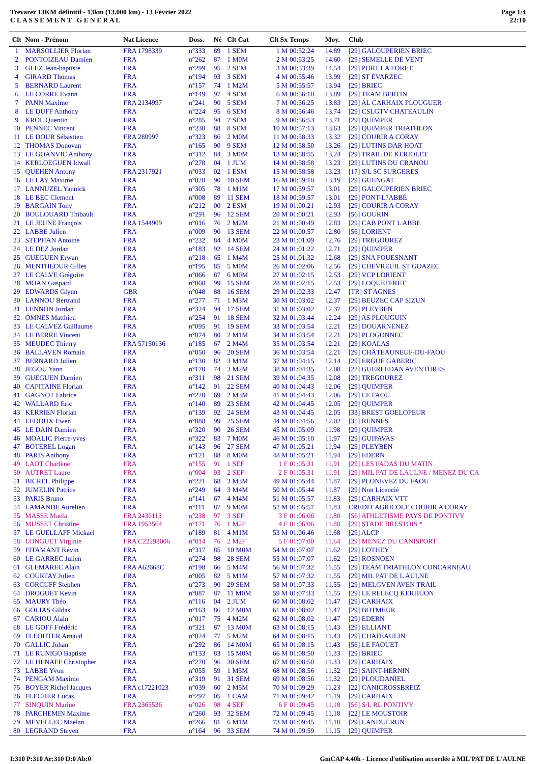Trevarez 13KM définitif - 13km (13.000 km) - 13 Février 2022
C L A S S E M E N T G E N E R A L
Page 1/4
22:10
| Clt | Nom - Prénom | Nat Licence | Doss. | Né | Clt Cat | Clt Sx | Temps | Moy. | Club |
| --- | --- | --- | --- | --- | --- | --- | --- | --- | --- |
| 1 | MARSOLLIER Florian | FRA 1798339 | n°333 | 89 | 1 SEM | 1 M | 00:52:24 | 14.89 | [29] GALOUPERIEN BRIEC |
| 2 | PONTOIZEAU Damien | FRA | n°262 | 87 | 1 M0M | 2 M | 00:53:25 | 14.60 | [29] SEMELLE DE VENT |
| 3 | GLEZ Jean-baptiste | FRA | n°299 | 95 | 2 SEM | 3 M | 00:53:39 | 14.54 | [29] PORT LA FORET |
| 4 | GIRARD Thomas | FRA | n°194 | 93 | 3 SEM | 4 M | 00:55:46 | 13.99 | [29] ST EVARZEC |
| 5 | BERNARD Laurent | FRA | n°157 | 74 | 1 M2M | 5 M | 00:55:57 | 13.94 | [29] BRIEC |
| 6 | LE CORRE Evann | FRA | n°149 | 97 | 4 SEM | 6 M | 00:56:10 | 13.89 | [29] TEAM BERTIN |
| 7 | PANN Maxime | FRA 2134997 | n°241 | 90 | 5 SEM | 7 M | 00:56:25 | 13.83 | [29] AL CARHAIX PLOUGUER |
| 8 | LE DUFF Anthony | FRA | n°224 | 95 | 6 SEM | 8 M | 00:56:46 | 13.74 | [29] CSLGTV CHATEAULIN |
| 9 | KROL Quentin | FRA | n°285 | 94 | 7 SEM | 9 M | 00:56:53 | 13.71 | [29] QUIMPER |
| 10 | PENNEC Vincent | FRA | n°230 | 88 | 8 SEM | 10 M | 00:57:13 | 13.63 | [29] QUIMPER TRIATHLON |
| 11 | LE DOUR Sébastien | FRA 280997 | n°323 | 86 | 2 M0M | 11 M | 00:58:33 | 13.32 | [29] COURIR A CORAY |
| 12 | THOMAS Donovan | FRA | n°165 | 90 | 9 SEM | 12 M | 00:58:50 | 13.26 | [29] LUTINS DAR HOAT |
| 13 | LE GOANVIC Anthony | FRA | n°312 | 84 | 3 M0M | 13 M | 00:58:55 | 13.24 | [29] TRAIL DE KERIOLET |
| 14 | KERLOEGUEN Idwall | FRA | n°278 | 04 | 1 JUM | 14 M | 00:58:58 | 13.23 | [29] LUTINS DU CRANOU |
| 15 | QUEHEN Antony | FRA 2317921 | n°033 | 02 | 1 ESM | 15 M | 00:58:58 | 13.23 | [17] S/L SC SURGERES |
| 16 | LE LAY Maxime | FRA | n°028 | 90 | 10 SEM | 16 M | 00:59:10 | 13.19 | [29] GUENGAT |
| 17 | LANNUZEL Yannick | FRA | n°305 | 78 | 1 M1M | 17 M | 00:59:57 | 13.01 | [29] GALOUPERIEN BRIEC |
| 18 | LE BEC Clement | FRA | n°008 | 89 | 11 SEM | 18 M | 00:59:57 | 13.01 | [29] PONT-L?ABBÉ |
| 19 | BARGAIN Tony | FRA | n°212 | 00 | 2 ESM | 19 M | 01:00:21 | 12.93 | [29] COURIR A CORAY |
| 20 | BOULOUARD Thibault | FRA | n°291 | 96 | 12 SEM | 20 M | 01:00:21 | 12.93 | [56] GOURIN |
| 21 | LE JEUNE François | FRA 1544909 | n°016 | 76 | 2 M2M | 21 M | 01:00:49 | 12.83 | [29] CAB PONT L ABBE |
| 22 | LABBE Julien | FRA | n°009 | 90 | 13 SEM | 22 M | 01:00:57 | 12.80 | [56] LORIENT |
| 23 | STEPHAN Antoine | FRA | n°232 | 84 | 4 M0M | 23 M | 01:01:09 | 12.76 | [29] TREGOUREZ |
| 24 | LE DEZ Jordan | FRA | n°183 | 92 | 14 SEM | 24 M | 01:01:22 | 12.71 | [29] QUIMPER |
| 25 | GUEGUEN Erwan | FRA | n°218 | 65 | 1 M4M | 25 M | 01:01:32 | 12.68 | [29] SNA FOUESNANT |
| 26 | MENTHEOUR Gilles | FRA | n°195 | 85 | 5 M0M | 26 M | 01:02:06 | 12.56 | [29] CHEVREUIL ST GOAZEC |
| 27 | LE CALVE Grégoire | FRA | n°066 | 87 | 6 M0M | 27 M | 01:02:15 | 12.53 | [29] VCP LORIENT |
| 28 | MOAN Gaspard | FRA | n°060 | 99 | 15 SEM | 28 M | 01:02:15 | 12.53 | [29] LOQUEFFRET |
| 29 | EDWARDS Glynn | GBR | n°048 | 88 | 16 SEM | 29 M | 01:02:33 | 12.47 | [TR] ST AGNES |
| 30 | LANNOU Bertrand | FRA | n°277 | 71 | 1 M3M | 30 M | 01:03:02 | 12.37 | [29] BEUZEC CAP SIZUN |
| 31 | LENNON Jordan | FRA | n°324 | 94 | 17 SEM | 31 M | 01:03:02 | 12.37 | [29] PLEYBEN |
| 32 | OMNES Matthieu | FRA | n°254 | 91 | 18 SEM | 32 M | 01:03:44 | 12.24 | [29] AS PLOUGUIN |
| 33 | LE CALVEZ Guillaume | FRA | n°095 | 91 | 19 SEM | 33 M | 01:03:54 | 12.21 | [29] DOUARNENEZ |
| 34 | LE BERRE Vincent | FRA | n°074 | 80 | 2 M1M | 34 M | 01:03:54 | 12.21 | [29] PLOGONNEC |
| 35 | MEUDEC Thierry | FRA 57150136 | n°185 | 67 | 2 M4M | 35 M | 01:03:54 | 12.21 | [29] KOALAS |
| 36 | BALLAVEN Romain | FRA | n°050 | 96 | 20 SEM | 36 M | 01:03:54 | 12.21 | [29] CHÂTEAUNEUF-DU-FAOU |
| 37 | BERNARD Julien | FRA | n°130 | 82 | 3 M1M | 37 M | 01:04:15 | 12.14 | [29] ERGUE GABERIC |
| 38 | JEGOU Yann | FRA | n°170 | 74 | 3 M2M | 38 M | 01:04:35 | 12.08 | [22] GUERLEDAN AVENTURES |
| 39 | GUEGUEN Damien | FRA | n°311 | 98 | 21 SEM | 39 M | 01:04:35 | 12.08 | [29] TREGOUREZ |
| 40 | CAPITAINE Florian | FRA | n°142 | 91 | 22 SEM | 40 M | 01:04:43 | 12.06 | [29] QUIMPER |
| 41 | GAGNOT Fabrice | FRA | n°220 | 69 | 2 M3M | 41 M | 01:04:43 | 12.06 | [29] LE FAOU |
| 42 | WALLARD Eric | FRA | n°140 | 89 | 23 SEM | 42 M | 01:04:45 | 12.05 | [29] QUIMPER |
| 43 | KERRIEN Florian | FRA | n°139 | 92 | 24 SEM | 43 M | 01:04:45 | 12.05 | [33] BREST GOELOPEUR |
| 44 | LEDOUX Ewen | FRA | n°088 | 99 | 25 SEM | 44 M | 01:04:56 | 12.02 | [35] RENNES |
| 45 | LE DAIN Damien | FRA | n°320 | 90 | 26 SEM | 45 M | 01:05:09 | 11.98 | [29] QUIMPER |
| 46 | MOALIC Pierre-yves | FRA | n°322 | 83 | 7 M0M | 46 M | 01:05:10 | 11.97 | [29] GUIPAVAS |
| 47 | BOTEREL Logan | FRA | n°143 | 96 | 27 SEM | 47 M | 01:05:21 | 11.94 | [29] PLEYBEN |
| 48 | PARIS Anthony | FRA | n°121 | 88 | 8 M0M | 48 M | 01:05:21 | 11.94 | [29] EDERN |
| 49 | LAOT Charlène | FRA | n°155 | 91 | 1 SEF | 1 F | 01:05:31 | 11.91 | [29] LES FADAS DU MATIN |
| 50 | AUTRET Laure | FRA | n°004 | 93 | 2 SEF | 2 F | 01:05:31 | 11.91 | [29] MIL PAT DE LAULNE / MENEZ DU CA |
| 51 | BICREL Philippe | FRA | n°221 | 68 | 3 M3M | 49 M | 01:05:44 | 11.87 | [29] PLONEVEZ DU FAOU |
| 52 | JUMELIN Patrice | FRA | n°249 | 64 | 3 M4M | 50 M | 01:05:44 | 11.87 | [29] Non Licencié |
| 53 | PARIS Bruno | FRA | n°141 | 67 | 4 M4M | 51 M | 01:05:57 | 11.83 | [29] CARHAIX VTT |
| 54 | LAMANDE Aurelien | FRA | n°111 | 87 | 9 M0M | 52 M | 01:05:57 | 11.83 | CREDIT AGRICOLE COURIR A CORAY |
| 55 | MASSE Maëla | FRA 2430113 | n°238 | 97 | 3 SEF | 3 F | 01:06:06 | 11.80 | [56] ATHLETISME PAYS DE PONTIVY |
| 56 | MUSSET Christine | FRA 1953564 | n°171 | 76 | 1 M2F | 4 F | 01:06:06 | 11.80 | [29] STADE BRESTOIS * |
| 57 | LE GUELLAFF Mickael | FRA | n°189 | 81 | 4 M1M | 53 M | 01:06:46 | 11.68 | [29] ALCP |
| 58 | LONGUET Virginie | FRA C22293006 | n°014 | 76 | 2 M2F | 5 F | 01:07:00 | 11.64 | [29] MENEZ DU CANISPORT |
| 59 | FITAMANT Kévin | FRA | n°317 | 85 | 10 M0M | 54 M | 01:07:07 | 11.62 | [29] LOTHEY |
| 60 | LE GARREC Julien | FRA | n°274 | 98 | 28 SEM | 55 M | 01:07:07 | 11.62 | [29] ROSNOEN |
| 61 | GLEMAREC Alain | FRA A62668C | n°198 | 66 | 5 M4M | 56 M | 01:07:32 | 11.55 | [29] TEAM TRIATHLON CONCARNEAU |
| 62 | COURTAY Julien | FRA | n°005 | 82 | 5 M1M | 57 M | 01:07:32 | 11.55 | [29] MIL PAT DE L AULNE |
| 63 | CORCUFF Stephen | FRA | n°273 | 90 | 29 SEM | 58 M | 01:07:33 | 11.55 | [29] MELGVEN AVEN TRAIL |
| 64 | DROGUET Kevin | FRA | n°087 | 87 | 11 M0M | 59 M | 01:07:33 | 11.55 | [29] LE RELECQ KERHUON |
| 65 | MAURY Théo | FRA | n°116 | 04 | 2 JUM | 60 M | 01:08:02 | 11.47 | [29] CARHAIX |
| 66 | GOLIAS Gildas | FRA | n°163 | 86 | 12 M0M | 61 M | 01:08:02 | 11.47 | [29] BOTMEUR |
| 67 | CARIOU Alain | FRA | n°017 | 75 | 4 M2M | 62 M | 01:08:02 | 11.47 | [29] EDERN |
| 68 | LE GOFF Frédéric | FRA | n°321 | 87 | 13 M0M | 63 M | 01:08:15 | 11.43 | [29] ELLIANT |
| 69 | FLEOUTER Arnaud | FRA | n°024 | 77 | 5 M2M | 64 M | 01:08:15 | 11.43 | [29] CHATEAULIN |
| 70 | GALLIC Johan | FRA | n°292 | 86 | 14 M0M | 65 M | 01:08:15 | 11.43 | [56] LE FAOUET |
| 71 | LE RUNIGO Baptiste | FRA | n°133 | 83 | 15 M0M | 66 M | 01:08:50 | 11.33 | [29] BRIEC |
| 72 | LE HENAFF Christopher | FRA | n°270 | 96 | 30 SEM | 67 M | 01:08:50 | 11.33 | [29] CARHAIX |
| 73 | LABBE Yvon | FRA | n°055 | 59 | 1 M5M | 68 M | 01:08:56 | 11.32 | [29] SAINT-HERNIN |
| 74 | PENGAM Maxime | FRA | n°319 | 91 | 31 SEM | 69 M | 01:08:56 | 11.32 | [29] PLOUDANIEL |
| 75 | BOYER Richel Jacques | FRA c17221023 | n°039 | 60 | 2 M5M | 70 M | 01:09:29 | 11.23 | [22] CANICROSSBREIZ |
| 76 | FLECHER Lucas | FRA | n°297 | 05 | 1 CAM | 71 M | 01:09:42 | 11.19 | [29] CARHAIX |
| 77 | SINQUIN Marine | FRA 2365536 | n°026 | 98 | 4 SEF | 6 F | 01:09:45 | 11.18 | [56] S/L RL PONTIVY |
| 78 | PARCHEMIN Maxime | FRA | n°260 | 93 | 32 SEM | 72 M | 01:09:45 | 11.18 | [22] LE MOUSTOIR |
| 79 | MEVELLEC Maelan | FRA | n°266 | 81 | 6 M1M | 73 M | 01:09:45 | 11.18 | [29] LANDULRUN |
| 80 | LEGRAND Steven | FRA | n°164 | 96 | 33 SEM | 74 M | 01:09:59 | 11.15 | [29] QUIMPER |
I:310 P:310 Ar:310 D:0 Ab:0 GmCAP 4.40h - Licence d'utilisation accordée à MIL'PAT DE L'AULNE